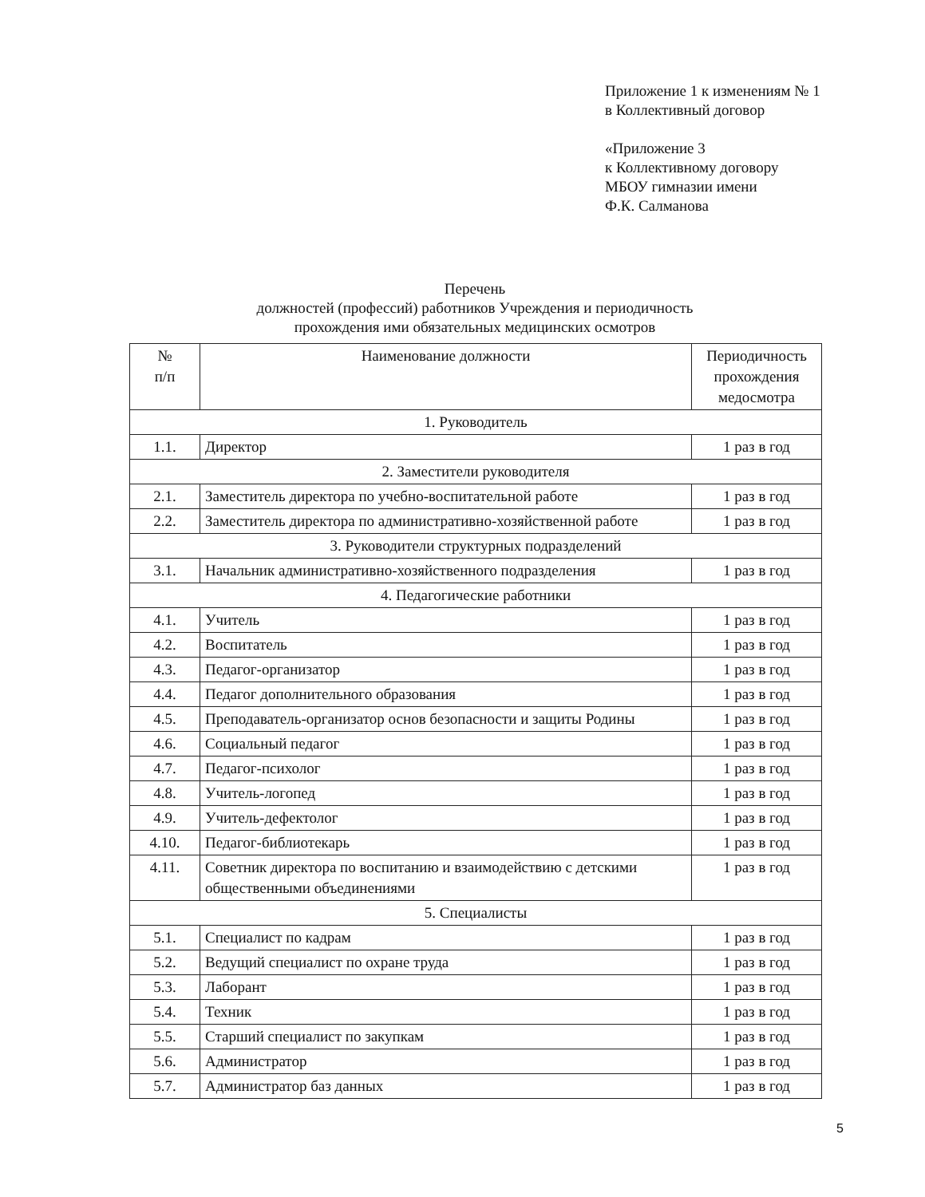Приложение 1 к изменениям № 1
в Коллективный договор
«Приложение 3
к Коллективному договору
МБОУ гимназии имени
Ф.К. Салманова
Перечень
должностей (профессий) работников Учреждения и периодичность
прохождения ими обязательных медицинских осмотров
| № п/п | Наименование должности | Периодичность прохождения медосмотра |
| --- | --- | --- |
| 1. Руководитель | | |
| 1.1. | Директор | 1 раз в год |
| 2. Заместители руководителя | | |
| 2.1. | Заместитель директора по учебно-воспитательной работе | 1 раз в год |
| 2.2. | Заместитель директора по административно-хозяйственной работе | 1 раз в год |
| 3. Руководители структурных подразделений | | |
| 3.1. | Начальник административно-хозяйственного подразделения | 1 раз в год |
| 4. Педагогические работники | | |
| 4.1. | Учитель | 1 раз в год |
| 4.2. | Воспитатель | 1 раз в год |
| 4.3. | Педагог-организатор | 1 раз в год |
| 4.4. | Педагог дополнительного образования | 1 раз в год |
| 4.5. | Преподаватель-организатор основ безопасности и защиты Родины | 1 раз в год |
| 4.6. | Социальный педагог | 1 раз в год |
| 4.7. | Педагог-психолог | 1 раз в год |
| 4.8. | Учитель-логопед | 1 раз в год |
| 4.9. | Учитель-дефектолог | 1 раз в год |
| 4.10. | Педагог-библиотекарь | 1 раз в год |
| 4.11. | Советник директора по воспитанию и взаимодействию с детскими общественными объединениями | 1 раз в год |
| 5. Специалисты | | |
| 5.1. | Специалист по кадрам | 1 раз в год |
| 5.2. | Ведущий специалист по охране труда | 1 раз в год |
| 5.3. | Лаборант | 1 раз в год |
| 5.4. | Техник | 1 раз в год |
| 5.5. | Старший специалист по закупкам | 1 раз в год |
| 5.6. | Администратор | 1 раз в год |
| 5.7. | Администратор баз данных | 1 раз в год |
5